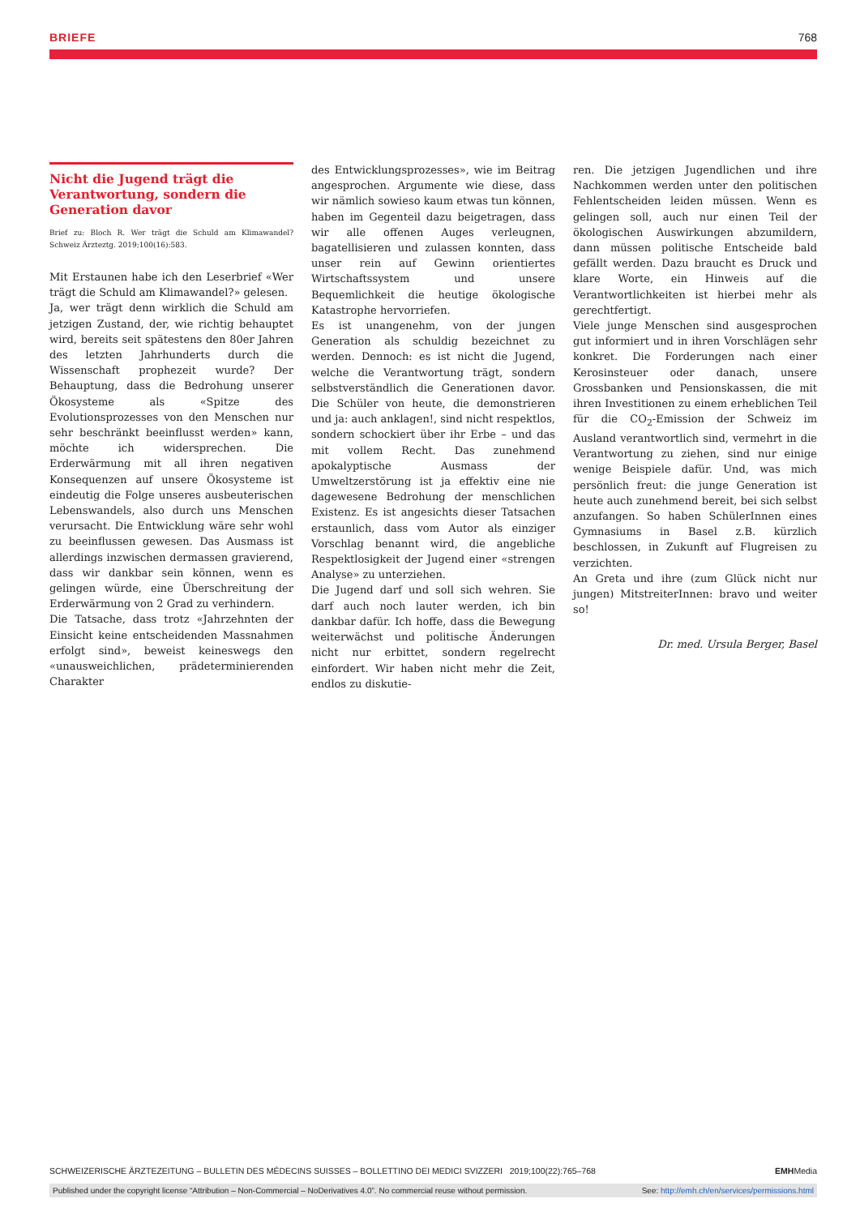BRIEFE 768
Nicht die Jugend trägt die Verantwortung, sondern die Generation davor
Brief zu: Bloch R. Wer trägt die Schuld am Klimawandel? Schweiz Ärzteztg. 2019;100(16):583.
Mit Erstaunen habe ich den Leserbrief «Wer trägt die Schuld am Klimawandel?» gelesen.
Ja, wer trägt denn wirklich die Schuld am jetzigen Zustand, der, wie richtig behauptet wird, bereits seit spätestens den 80er Jahren des letzten Jahrhunderts durch die Wissenschaft prophezeit wurde? Der Behauptung, dass die Bedrohung unserer Ökosysteme als «Spitze des Evolutionsprozesses von den Menschen nur sehr beschränkt beeinflusst werden» kann, möchte ich widersprechen. Die Erderwärmung mit all ihren negativen Konsequenzen auf unsere Ökosysteme ist eindeutig die Folge unseres ausbeuterischen Lebenswandels, also durch uns Menschen verursacht. Die Entwicklung wäre sehr wohl zu beeinflussen gewesen. Das Ausmass ist allerdings inzwischen dermassen gravierend, dass wir dankbar sein können, wenn es gelingen würde, eine Überschreitung der Erderwärmung von 2 Grad zu verhindern.
Die Tatsache, dass trotz «Jahrzehnten der Einsicht keine entscheidenden Massnahmen erfolgt sind», beweist keineswegs den «unausweichlichen, prädeterminierenden Charakter
des Entwicklungsprozesses», wie im Beitrag angesprochen. Argumente wie diese, dass wir nämlich sowieso kaum etwas tun können, haben im Gegenteil dazu beigetragen, dass wir alle offenen Auges verleugnen, bagatellisieren und zulassen konnten, dass unser rein auf Gewinn orientiertes Wirtschaftssystem und unsere Bequemlichkeit die heutige ökologische Katastrophe hervorriefen.
Es ist unangenehm, von der jungen Generation als schuldig bezeichnet zu werden. Dennoch: es ist nicht die Jugend, welche die Verantwortung trägt, sondern selbstverständlich die Generationen davor. Die Schüler von heute, die demonstrieren und ja: auch anklagen!, sind nicht respektlos, sondern schockiert über ihr Erbe – und das mit vollem Recht. Das zunehmend apokalyptische Ausmass der Umweltzerstörung ist ja effektiv eine nie dagewesene Bedrohung der menschlichen Existenz. Es ist angesichts dieser Tatsachen erstaunlich, dass vom Autor als einziger Vorschlag benannt wird, die angebliche Respektlosigkeit der Jugend einer «strengen Analyse» zu unterziehen.
Die Jugend darf und soll sich wehren. Sie darf auch noch lauter werden, ich bin dankbar dafür. Ich hoffe, dass die Bewegung weiterwächst und politische Änderungen nicht nur erbittet, sondern regelrecht einfordert. Wir haben nicht mehr die Zeit, endlos zu diskutie-
ren. Die jetzigen Jugendlichen und ihre Nachkommen werden unter den politischen Fehlentscheiden leiden müssen. Wenn es gelingen soll, auch nur einen Teil der ökologischen Auswirkungen abzumildern, dann müssen politische Entscheide bald gefällt werden. Dazu braucht es Druck und klare Worte, ein Hinweis auf die Verantwortlichkeiten ist hierbei mehr als gerechtfertigt.
Viele junge Menschen sind ausgesprochen gut informiert und in ihren Vorschlägen sehr konkret. Die Forderungen nach einer Kerosinsteuer oder danach, unsere Grossbanken und Pensionskassen, die mit ihren Investitionen zu einem erheblichen Teil für die CO<sub>2</sub>-Emission der Schweiz im Ausland verantwortlich sind, vermehrt in die Verantwortung zu ziehen, sind nur einige wenige Beispiele dafür. Und, was mich persönlich freut: die junge Generation ist heute auch zunehmend bereit, bei sich selbst anzufangen. So haben SchülerInnen eines Gymnasiums in Basel z.B. kürzlich beschlossen, in Zukunft auf Flugreisen zu verzichten.
An Greta und ihre (zum Glück nicht nur jungen) MitstreiterInnen: bravo und weiter so!
Dr. med. Ursula Berger, Basel
SCHWEIZERISCHE ÄRZTEZEITUNG – BULLETIN DES MÉDECINS SUISSES – BOLLETTINO DEI MEDICI SVIZZERI 2019;100(22):765–768 EMHMedia
Published under the copyright license “Attribution – Non-Commercial – NoDerivatives 4.0”. No commercial reuse without permission. See: http://emh.ch/en/services/permissions.html